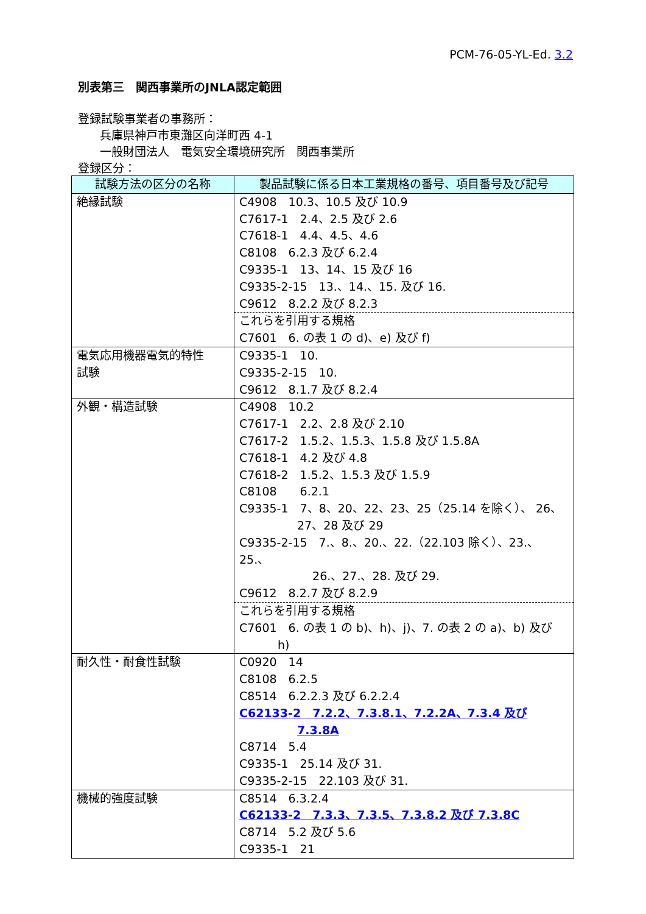PCM-76-05-YL-Ed. 3.2
別表第三　関西事業所のJNLA認定範囲
登録試験事業者の事務所：
兵庫県神戸市東灘区向洋町西 4-1
一般財団法人　電気安全環境研究所　関西事業所
登録区分：
| 試験方法の区分の名称 | 製品試験に係る日本工業規格の番号、項目番号及び記号 |
| --- | --- |
| 絶縁試験 | C4908 10.3、10.5 及び 10.9 C7617-1 2.4、2.5 及び 2.6 C7618-1 4.4、4.5、4.6 C8108 6.2.3 及び 6.2.4 C9335-1 13、14、15 及び 16 C9335-2-15 13.、14.、15. 及び 16. C9612 8.2.2 及び 8.2.3 これらを引用する規格 C7601 6. の表 1 の d)、e) 及び f) |
| 電気応用機器電気的特性 試験 | C9335-1 10. C9335-2-15 10. C9612 8.1.7 及び 8.2.4 |
| 外観・構造試験 | C4908 10.2 C7617-1 2.2、2.8 及び 2.10 C7617-2 1.5.2、1.5.3、1.5.8 及び 1.5.8A C7618-1 4.2 及び 4.8 C7618-2 1.5.2、1.5.3 及び 1.5.9 C8108 6.2.1 C9335-1 7、8、20、22、23、25（25.14 を除く）、 26、 27、28 及び 29 C9335-2-15 7.、8.、20.、22.（22.103 除く）、23.、25.、 26.、27.、28. 及び 29. C9612 8.2.7 及び 8.2.9 これらを引用する規格 C7601 6. の表 1 の b)、h)、j)、7. の表 2 の a)、b) 及び h) |
| 耐久性・耐食性試験 | C0920 14 C8108 6.2.5 C8514 6.2.2.3 及び 6.2.2.4 C62133-2 7.2.2、7.3.8.1、7.2.2A、7.3.4 及び 7.3.8A C8714 5.4 C9335-1 25.14 及び 31. C9335-2-15 22.103 及び 31. |
| 機械的強度試験 | C8514 6.3.2.4 C62133-2 7.3.3、7.3.5、7.3.8.2 及び 7.3.8C C8714 5.2 及び 5.6 C9335-1 21 |